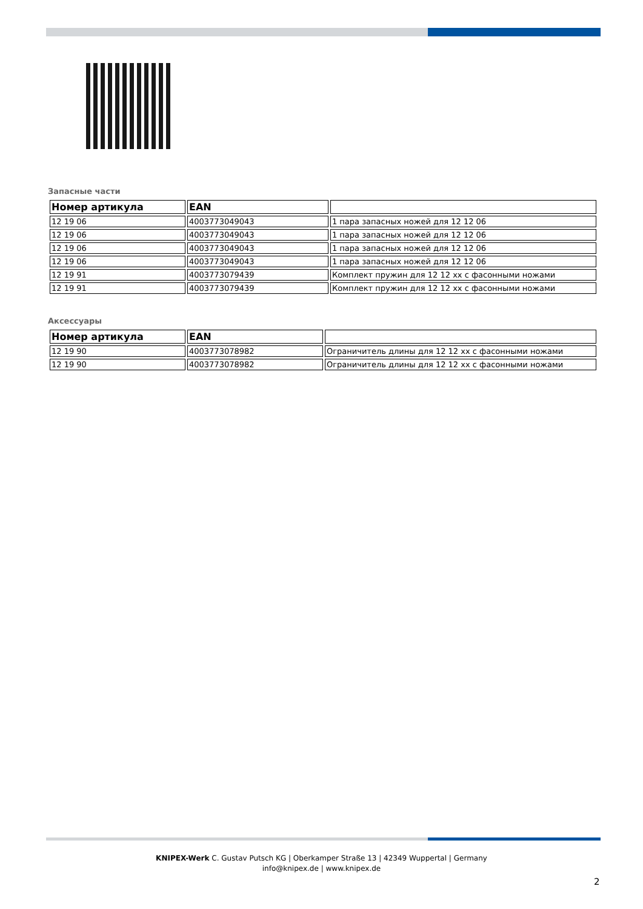Запасные части
| Номер артикула | EAN | |
| --- | --- | --- |
| 12 19 06 | 4003773049043 | 1 пара запасных ножей для 12 12 06 |
| 12 19 06 | 4003773049043 | 1 пара запасных ножей для 12 12 06 |
| 12 19 06 | 4003773049043 | 1 пара запасных ножей для 12 12 06 |
| 12 19 06 | 4003773049043 | 1 пара запасных ножей для 12 12 06 |
| 12 19 91 | 4003773079439 | Комплект пружин для 12 12 xx с фасонными ножами |
| 12 19 91 | 4003773079439 | Комплект пружин для 12 12 xx с фасонными ножами |
Аксессуары
| Номер артикула | EAN | |
| --- | --- | --- |
| 12 19 90 | 4003773078982 | Ограничитель длины для 12 12 xx с фасонными ножами |
| 12 19 90 | 4003773078982 | Ограничитель длины для 12 12 xx с фасонными ножами |
KNIPEX-Werk C. Gustav Putsch KG | Oberkamper Straße 13 | 42349 Wuppertal | Germany
info@knipex.de | www.knipex.de
2